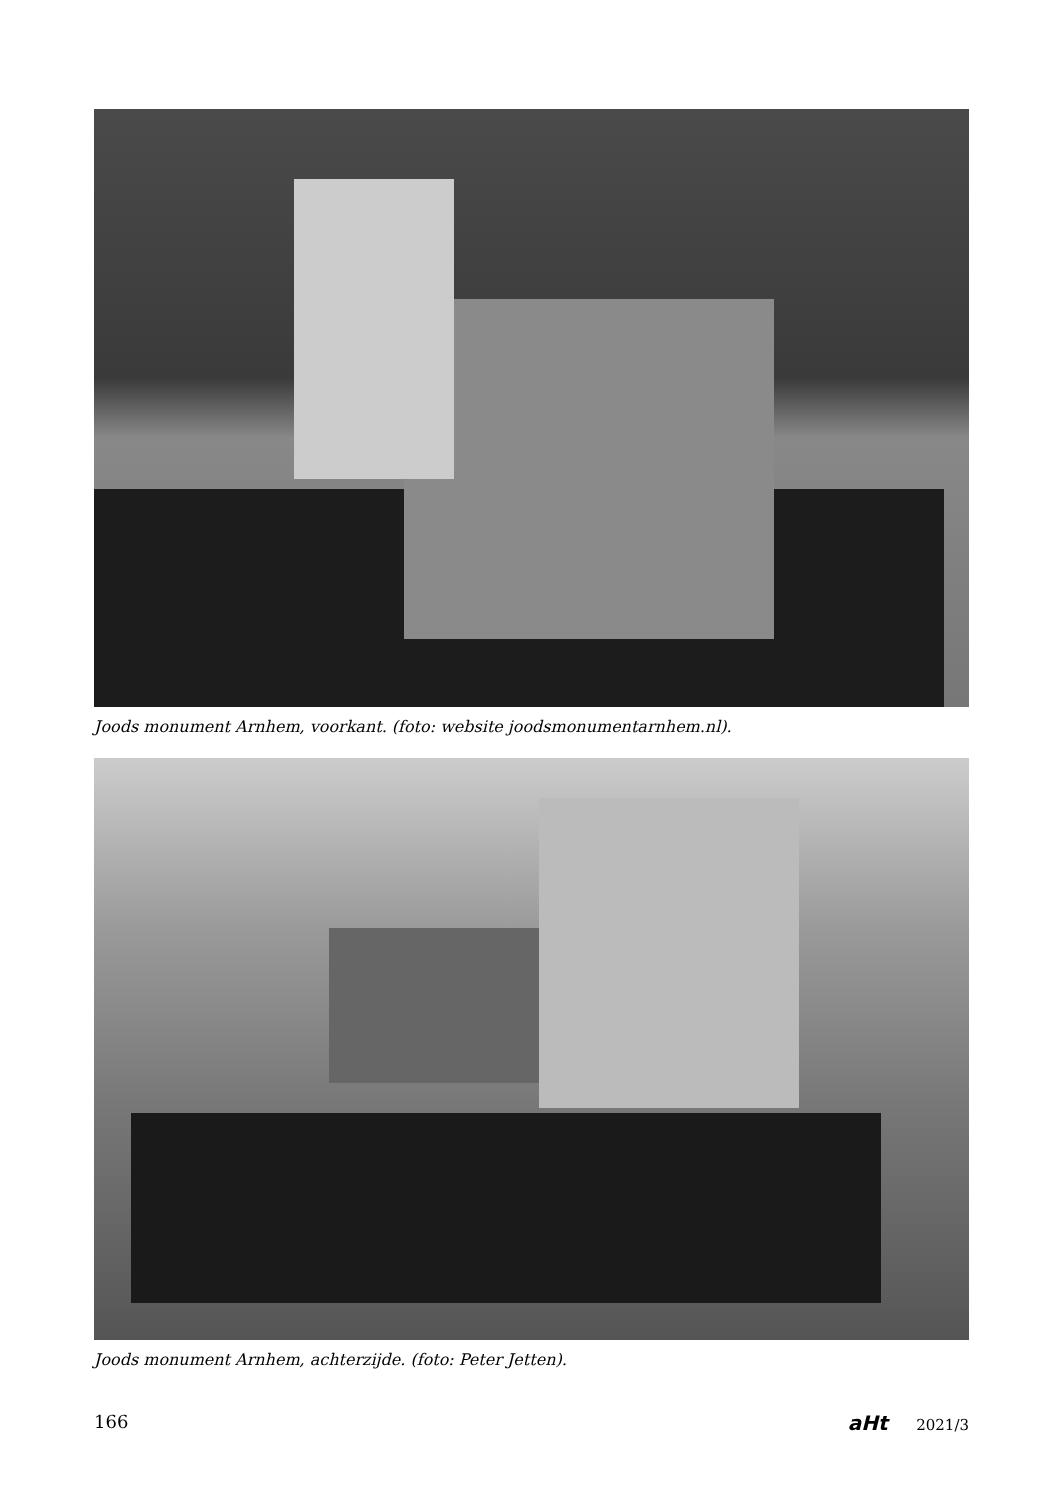Joods monument Arnhem, voorkant. (foto: website joodsmonumentarnhem.nl).
Joods monument Arnhem, achterzijde. (foto: Peter Jetten).
166 aHt 2021/3